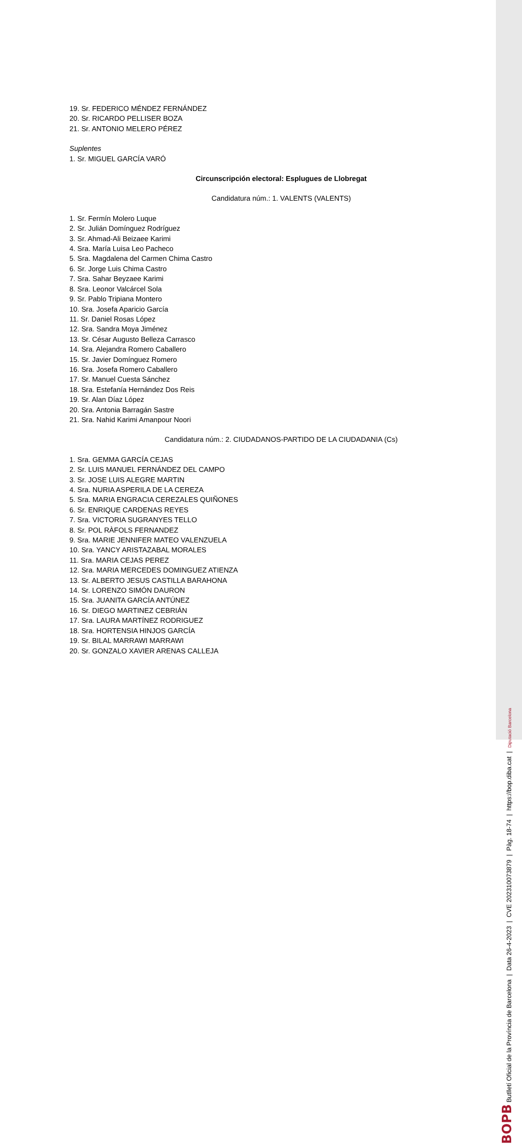19. Sr. FEDERICO MÉNDEZ FERNÁNDEZ
20. Sr. RICARDO PELLISER BOZA
21. Sr. ANTONIO MELERO PÉREZ
Suplentes
1. Sr. MIGUEL GARCÍA VARÓ
Circunscripción electoral: Esplugues de Llobregat
Candidatura núm.: 1. VALENTS (VALENTS)
1. Sr. Fermín Molero Luque
2. Sr. Julián Domínguez Rodríguez
3. Sr. Ahmad-Ali Beizaee Karimi
4. Sra. María Luisa Leo Pacheco
5. Sra. Magdalena del Carmen Chima Castro
6. Sr. Jorge Luis Chima Castro
7. Sra. Sahar Beyzaee Karimi
8. Sra. Leonor Valcárcel Sola
9. Sr. Pablo Tripiana Montero
10. Sra. Josefa Aparicio García
11. Sr. Daniel Rosas López
12. Sra. Sandra Moya Jiménez
13. Sr. César Augusto Belleza Carrasco
14. Sra. Alejandra Romero Caballero
15. Sr. Javier Domínguez Romero
16. Sra. Josefa Romero Caballero
17. Sr. Manuel Cuesta Sánchez
18. Sra. Estefanía Hernández Dos Reis
19. Sr. Alan Díaz López
20. Sra. Antonia Barragán Sastre
21. Sra. Nahid Karimi Amanpour Noori
Candidatura núm.: 2. CIUDADANOS-PARTIDO DE LA CIUDADANIA (Cs)
1. Sra. GEMMA GARCÍA CEJAS
2. Sr. LUIS MANUEL FERNÁNDEZ DEL CAMPO
3. Sr. JOSE LUIS ALEGRE MARTIN
4. Sra. NURIA ASPERILA DE LA CEREZA
5. Sra. MARIA ENGRACIA CEREZALES QUIÑONES
6. Sr. ENRIQUE CARDENAS REYES
7. Sra. VICTORIA SUGRANYES TELLO
8. Sr. POL RÀFOLS FERNANDEZ
9. Sra. MARIE JENNIFER MATEO VALENZUELA
10. Sra. YANCY ARISTAZABAL MORALES
11. Sra. MARIA CEJAS PEREZ
12. Sra. MARIA MERCEDES DOMINGUEZ ATIENZA
13. Sr. ALBERTO JESUS CASTILLA BARAHONA
14. Sr. LORENZO SIMÓN DAURON
15. Sra. JUANITA GARCÍA ANTÚNEZ
16. Sr. DIEGO MARTINEZ CEBRIÁN
17. Sra. LAURA MARTÍNEZ RODRIGUEZ
18. Sra. HORTENSIA HINJOS GARCÍA
19. Sr. BILAL MARRAWI MARRAWI
20. Sr. GONZALO XAVIER ARENAS CALLEJA
BOPB Butlletí Oficial de la Província de Barcelona | Data 26-4-2023 | CVE 202310073879 | Pàg. 18-74 | https://bop.diba.cat | Diputació Barcelona